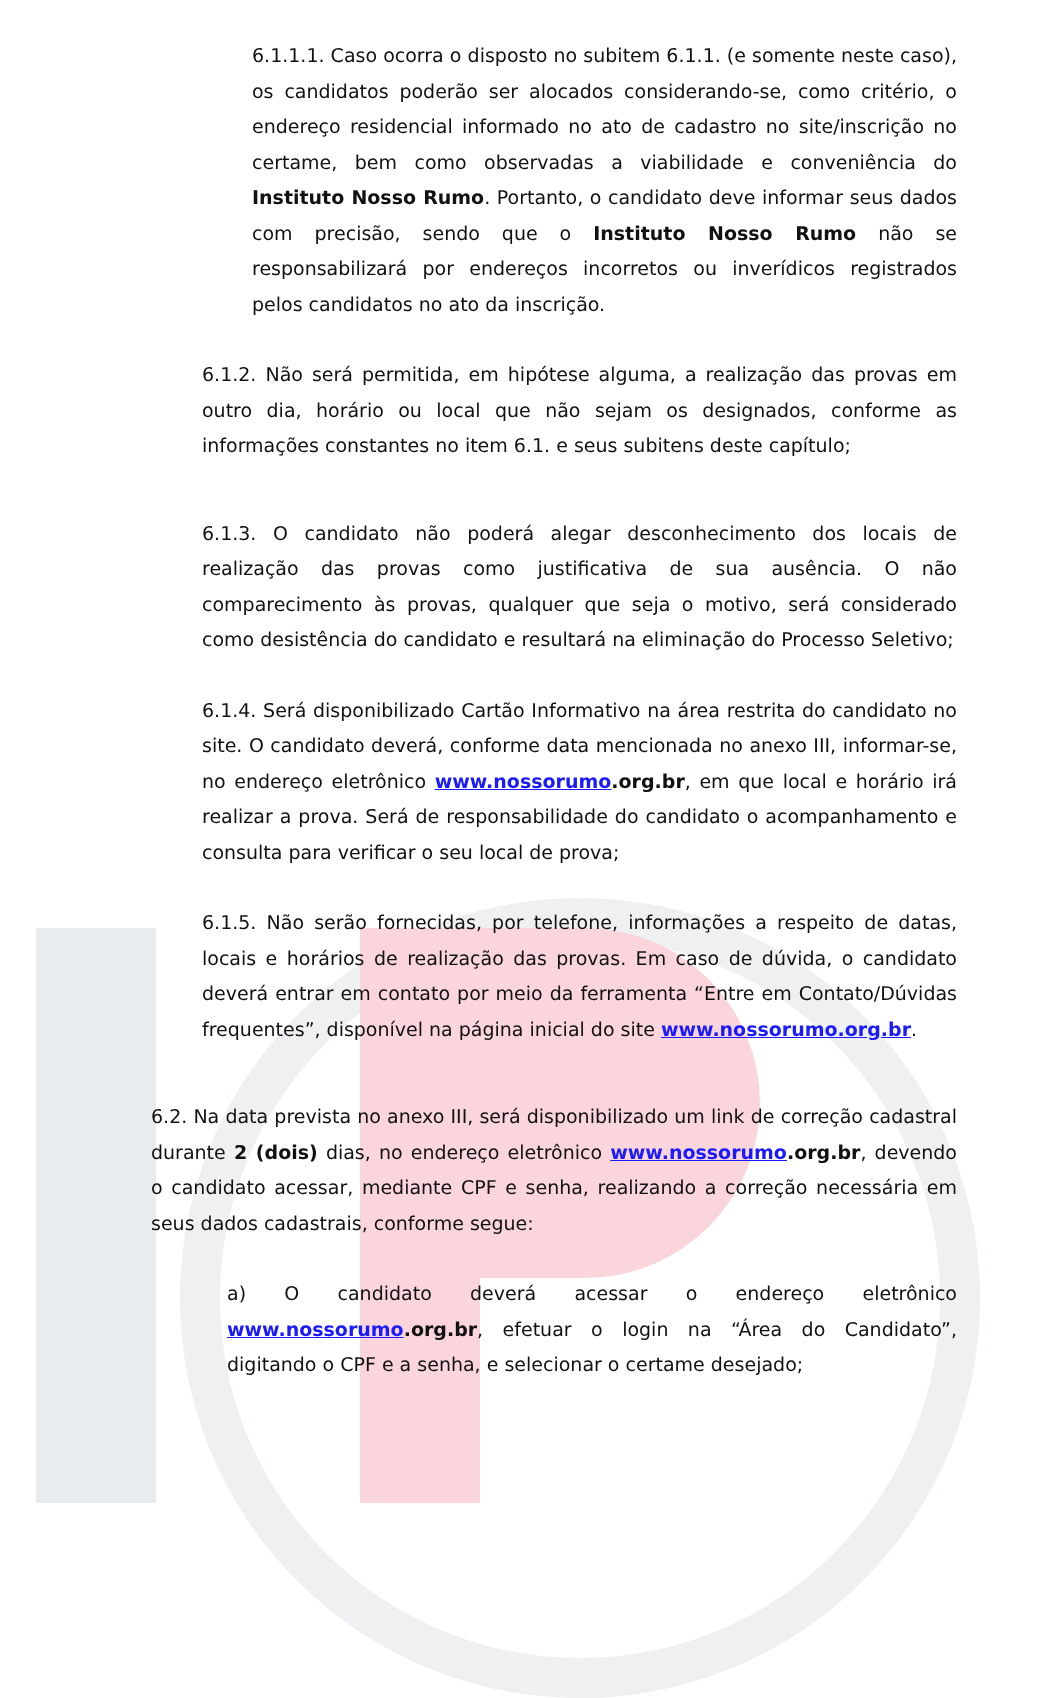6.1.1.1. Caso ocorra o disposto no subitem 6.1.1. (e somente neste caso), os candidatos poderão ser alocados considerando-se, como critério, o endereço residencial informado no ato de cadastro no site/inscrição no certame, bem como observadas a viabilidade e conveniência do Instituto Nosso Rumo. Portanto, o candidato deve informar seus dados com precisão, sendo que o Instituto Nosso Rumo não se responsabilizará por endereços incorretos ou inverídicos registrados pelos candidatos no ato da inscrição.
6.1.2. Não será permitida, em hipótese alguma, a realização das provas em outro dia, horário ou local que não sejam os designados, conforme as informações constantes no item 6.1. e seus subitens deste capítulo;
6.1.3. O candidato não poderá alegar desconhecimento dos locais de realização das provas como justificativa de sua ausência. O não comparecimento às provas, qualquer que seja o motivo, será considerado como desistência do candidato e resultará na eliminação do Processo Seletivo;
6.1.4. Será disponibilizado Cartão Informativo na área restrita do candidato no site. O candidato deverá, conforme data mencionada no anexo III, informar-se, no endereço eletrônico www.nossorumo.org.br, em que local e horário irá realizar a prova. Será de responsabilidade do candidato o acompanhamento e consulta para verificar o seu local de prova;
6.1.5. Não serão fornecidas, por telefone, informações a respeito de datas, locais e horários de realização das provas. Em caso de dúvida, o candidato deverá entrar em contato por meio da ferramenta “Entre em Contato/Dúvidas frequentes”, disponível na página inicial do site www.nossorumo.org.br.
6.2. Na data prevista no anexo III, será disponibilizado um link de correção cadastral durante 2 (dois) dias, no endereço eletrônico www.nossorumo.org.br, devendo o candidato acessar, mediante CPF e senha, realizando a correção necessária em seus dados cadastrais, conforme segue:
a) O candidato deverá acessar o endereço eletrônico www.nossorumo.org.br, efetuar o login na “Área do Candidato”, digitando o CPF e a senha, e selecionar o certame desejado;